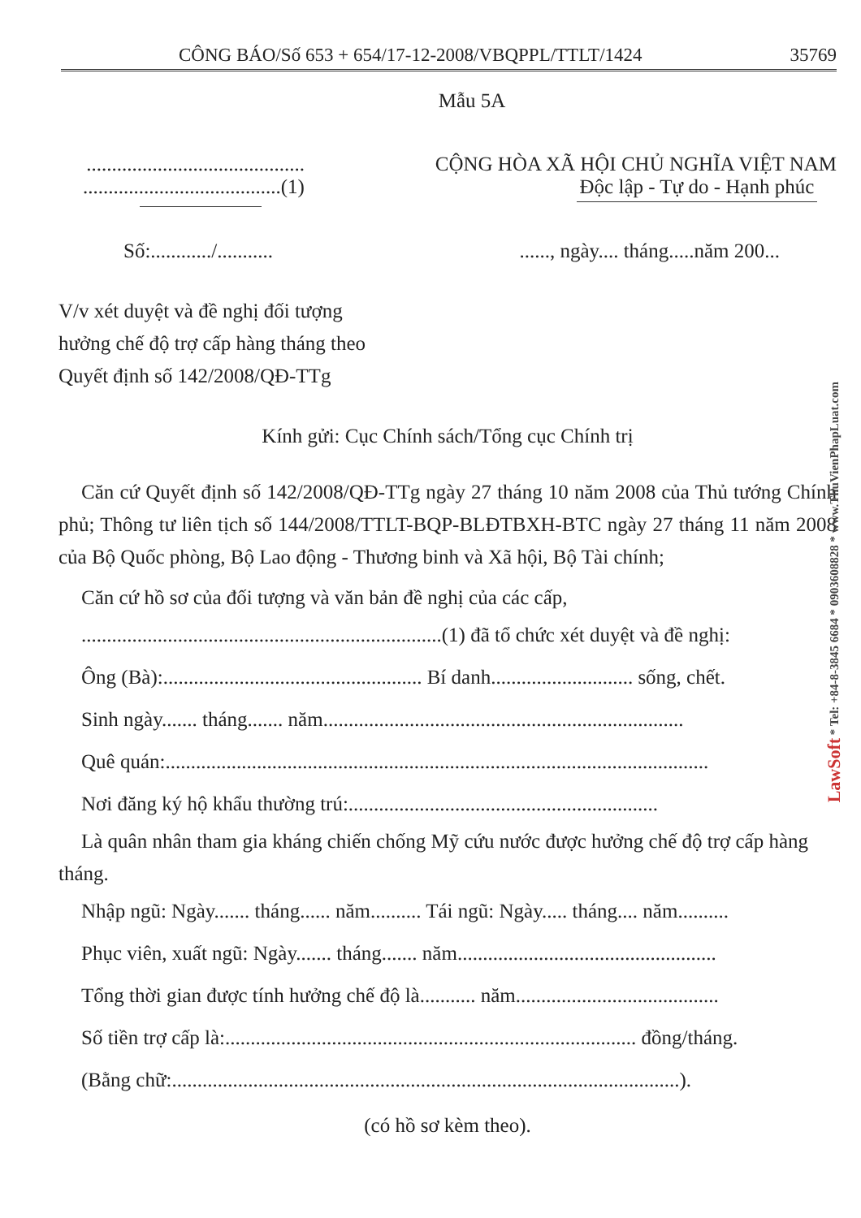CÔNG BÁO/Số 653 + 654/17-12-2008/VBQPPL/TTLT/1424 35769
Mẫu 5A
...........................................
.......................................(1)
CỘNG HÒA XÃ HỘI CHỦ NGHĨA VIỆT NAM
Độc lập - Tự do - Hạnh phúc
Số:............/........... ......, ngày.... tháng.....năm 200...
V/v xét duyệt và đề nghị đối tượng
hưởng chế độ trợ cấp hàng tháng theo
Quyết định số 142/2008/QĐ-TTg
Kính gửi: Cục Chính sách/Tổng cục Chính trị
Căn cứ Quyết định số 142/2008/QĐ-TTg ngày 27 tháng 10 năm 2008 của Thủ tướng Chính phủ; Thông tư liên tịch số 144/2008/TTLT-BQP-BLĐTBXH-BTC ngày 27 tháng 11 năm 2008 của Bộ Quốc phòng, Bộ Lao động - Thương binh và Xã hội, Bộ Tài chính;
Căn cứ hồ sơ của đối tượng và văn bản đề nghị của các cấp,
.......................................................................(1) đã tổ chức xét duyệt và đề nghị:
Ông (Bà):................................................... Bí danh............................ sống, chết.
Sinh ngày....... tháng....... năm.......................................................................
Quê quán:...........................................................................................................
Nơi đăng ký hộ khẩu thường trú:.............................................................
Là quân nhân tham gia kháng chiến chống Mỹ cứu nước được hưởng chế độ trợ cấp hàng tháng.
Nhập ngũ: Ngày....... tháng...... năm.......... Tái ngũ: Ngày..... tháng.... năm..........
Phục viên, xuất ngũ: Ngày....... tháng....... năm...................................................
Tổng thời gian được tính hưởng chế độ là........... năm........................................
Số tiền trợ cấp là:................................................................................. đồng/tháng.
(Bằng chữ:....................................................................................................).
(có hồ sơ kèm theo).
LawSoft * Tel: +84-8-3845 6684 * 0903608828 * www.ThuVienPhapLuat.com